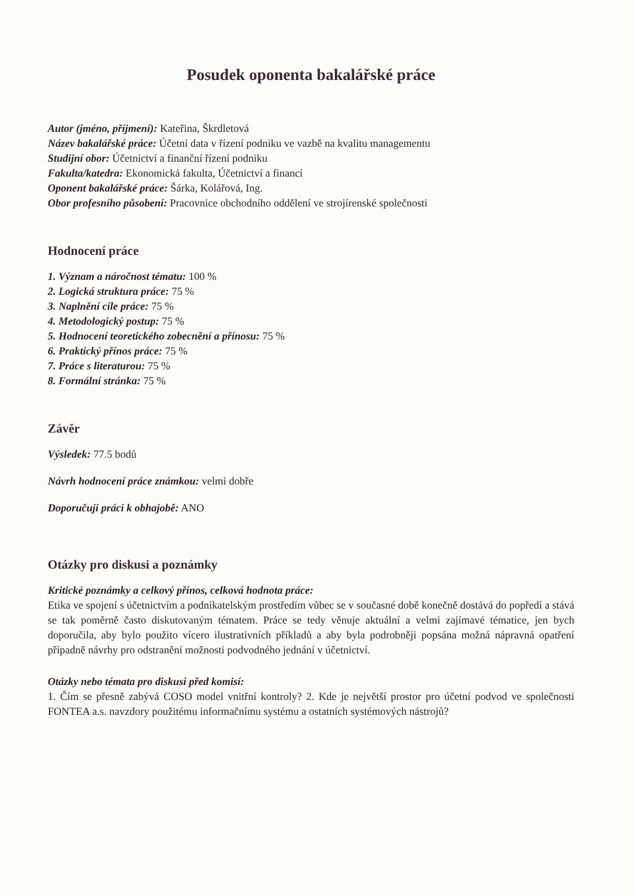Posudek oponenta bakalářské práce
Autor (jméno, příjmení): Kateřina, Škrdletová
Název bakalářské práce: Účetní data v řízení podniku ve vazbě na kvalitu managementu
Studijní obor: Účetnictví a finanční řízení podniku
Fakulta/katedra: Ekonomická fakulta, Účetnictví a financí
Oponent bakalářské práce: Šárka, Kolářová, Ing.
Obor profesního působení: Pracovnice obchodního oddělení ve strojírenské společnosti
Hodnocení práce
1. Význam a náročnost tématu: 100 %
2. Logická struktura práce: 75 %
3. Naplnění cíle práce: 75 %
4. Metodologický postup: 75 %
5. Hodnocení teoretického zobecnění a přínosu: 75 %
6. Praktický přínos práce: 75 %
7. Práce s literaturou: 75 %
8. Formální stránka: 75 %
Závěr
Výsledek: 77.5 bodů
Návrh hodnocení práce známkou: velmi dobře
Doporučuji práci k obhajobě: ANO
Otázky pro diskusi a poznámky
Kritické poznámky a celkový přínos, celková hodnota práce:
Etika ve spojení s účetnictvím a podnikatelským prostředím vůbec se v současné době konečně dostává do popředí a stává se tak poměrně často diskutovaným tématem. Práce se tedy věnuje aktuální a velmi zajímavé tématice, jen bych doporučila, aby bylo použito vícero ilustrativních příkladů a aby byla podrobněji popsána možná nápravná opatření případně návrhy pro odstranění možnosti podvodného jednání v účetnictví.
Otázky nebo témata pro diskusi před komisí:
1. Čím se přesně zabývá COSO model vnitřní kontroly? 2. Kde je největší prostor pro účetní podvod ve společnosti FONTEA a.s. navzdory použitému informačnímu systému a ostatních systémových nástrojů?